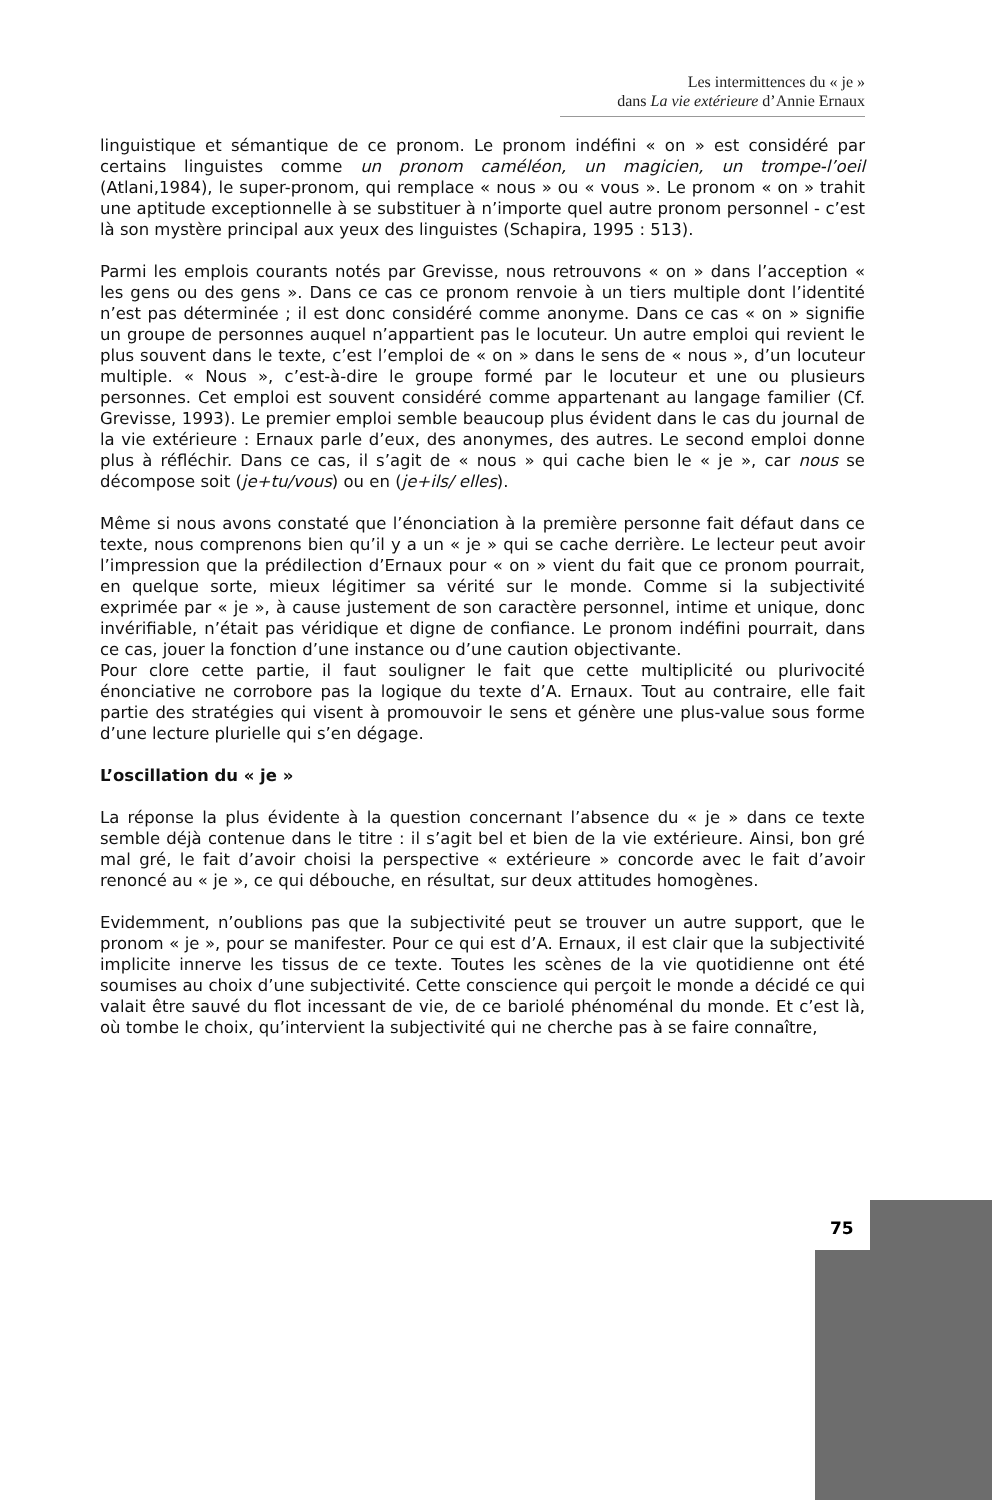Les intermittences du « je »
dans La vie extérieure d’Annie Ernaux
linguistique et sémantique de ce pronom. Le pronom indéfini « on » est considéré par certains linguistes comme un pronom caméléon, un magicien, un trompe-l’oeil (Atlani,1984), le super-pronom, qui remplace « nous » ou « vous ». Le pronom « on » trahit une aptitude exceptionnelle à se substituer à n’importe quel autre pronom personnel - c’est là son mystère principal aux yeux des linguistes (Schapira, 1995 : 513).
Parmi les emplois courants notés par Grevisse, nous retrouvons « on » dans l’acception « les gens ou des gens ». Dans ce cas ce pronom renvoie à un tiers multiple dont l’identité n’est pas déterminée ; il est donc considéré comme anonyme. Dans ce cas « on » signifie un groupe de personnes auquel n’appartient pas le locuteur. Un autre emploi qui revient le plus souvent dans le texte, c’est l’emploi de « on » dans le sens de « nous », d’un locuteur multiple. « Nous », c’est-à-dire le groupe formé par le locuteur et une ou plusieurs personnes. Cet emploi est souvent considéré comme appartenant au langage familier (Cf. Grevisse, 1993). Le premier emploi semble beaucoup plus évident dans le cas du journal de la vie extérieure : Ernaux parle d’eux, des anonymes, des autres. Le second emploi donne plus à réfléchir. Dans ce cas, il s’agit de « nous » qui cache bien le « je », car nous se décompose soit (je+tu/vous) ou en (je+ils/ elles).
Même si nous avons constaté que l’énonciation à la première personne fait défaut dans ce texte, nous comprenons bien qu’il y a un « je » qui se cache derrière. Le lecteur peut avoir l’impression que la prédilection d’Ernaux pour « on » vient du fait que ce pronom pourrait, en quelque sorte, mieux légitimer sa vérité sur le monde. Comme si la subjectivité exprimée par « je », à cause justement de son caractère personnel, intime et unique, donc invérifiable, n’était pas véridique et digne de confiance. Le pronom indéfini pourrait, dans ce cas, jouer la fonction d’une instance ou d’une caution objectivante.
Pour clore cette partie, il faut souligner le fait que cette multiplicité ou plurivocité énonciative ne corrobore pas la logique du texte d’A. Ernaux. Tout au contraire, elle fait partie des stratégies qui visent à promouvoir le sens et génère une plus-value sous forme d’une lecture plurielle qui s’en dégage.
L’oscillation du « je »
La réponse la plus évidente à la question concernant l’absence du « je » dans ce texte semble déjà contenue dans le titre : il s’agit bel et bien de la vie extérieure. Ainsi, bon gré mal gré, le fait d’avoir choisi la perspective « extérieure » concorde avec le fait d’avoir renoncé au « je », ce qui débouche, en résultat, sur deux attitudes homogènes.
Evidemment, n’oublions pas que la subjectivité peut se trouver un autre support, que le pronom « je », pour se manifester. Pour ce qui est d’A. Ernaux, il est clair que la subjectivité implicite innerve les tissus de ce texte. Toutes les scènes de la vie quotidienne ont été soumises au choix d’une subjectivité. Cette conscience qui perçoit le monde a décidé ce qui valait être sauvé du flot incessant de vie, de ce bariolé phénoménal du monde. Et c’est là, où tombe le choix, qu’intervient la subjectivité qui ne cherche pas à se faire connaître,
75